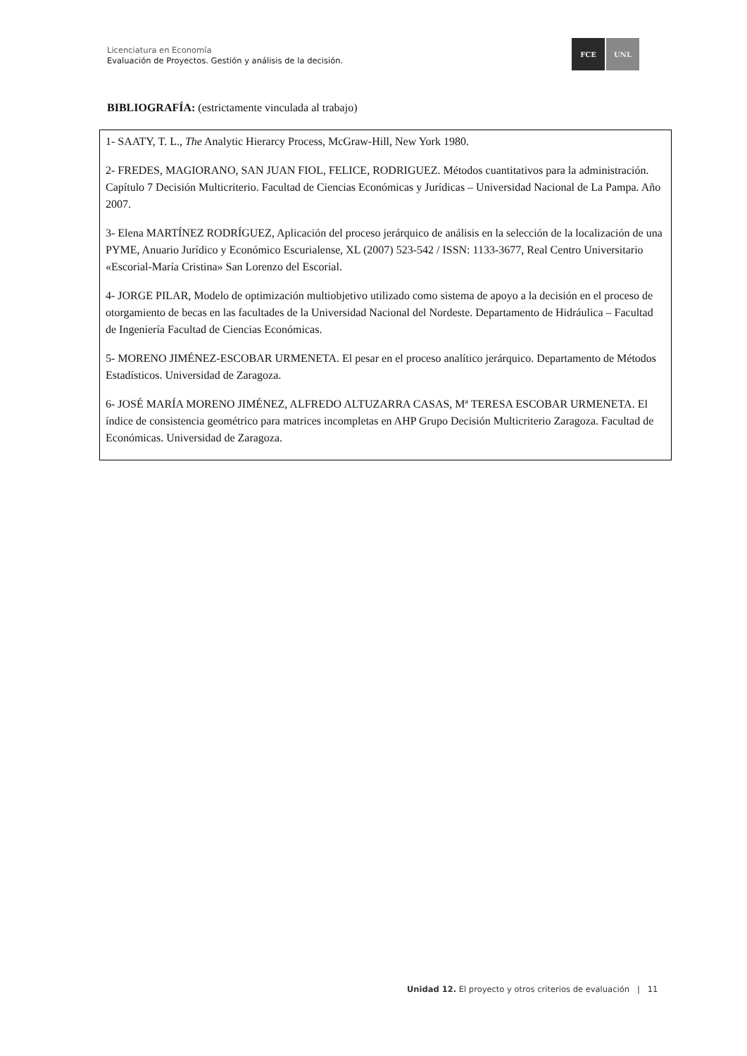Licenciatura en Economía
Evaluación de Proyectos. Gestión y análisis de la decisión.
FCE UNL
BIBLIOGRAFÍA: (estrictamente vinculada al trabajo)
1- SAATY, T. L., The Analytic Hierarcy Process, McGraw-Hill, New York 1980.
2- FREDES, MAGIORANO, SAN JUAN FIOL, FELICE, RODRIGUEZ. Métodos cuantitativos para la administración. Capítulo 7 Decisión Multicriterio. Facultad de Ciencias Económicas y Jurídicas – Universidad Nacional de La Pampa. Año 2007.
3- Elena MARTÍNEZ RODRÍGUEZ, Aplicación del proceso jerárquico de análisis en la selección de la localización de una PYME, Anuario Jurídico y Económico Escurialense, XL (2007) 523-542 / ISSN: 1133-3677, Real Centro Universitario «Escorial-María Cristina» San Lorenzo del Escorial.
4- JORGE PILAR, Modelo de optimización multiobjetivo utilizado como sistema de apoyo a la decisión en el proceso de otorgamiento de becas en las facultades de la Universidad Nacional del Nordeste. Departamento de Hidráulica – Facultad de Ingeniería Facultad de Ciencias Económicas.
5- MORENO JIMÉNEZ-ESCOBAR URMENETA. El pesar en el proceso analítico jerárquico. Departamento de Métodos Estadísticos. Universidad de Zaragoza.
6- JOSÉ MARÍA MORENO JIMÉNEZ, ALFREDO ALTUZARRA CASAS, Mª TERESA ESCOBAR URMENETA. El índice de consistencia geométrico para matrices incompletas en AHP Grupo Decisión Multicriterio Zaragoza. Facultad de Económicas. Universidad de Zaragoza.
Unidad 12. El proyecto y otros criterios de evaluación | 11